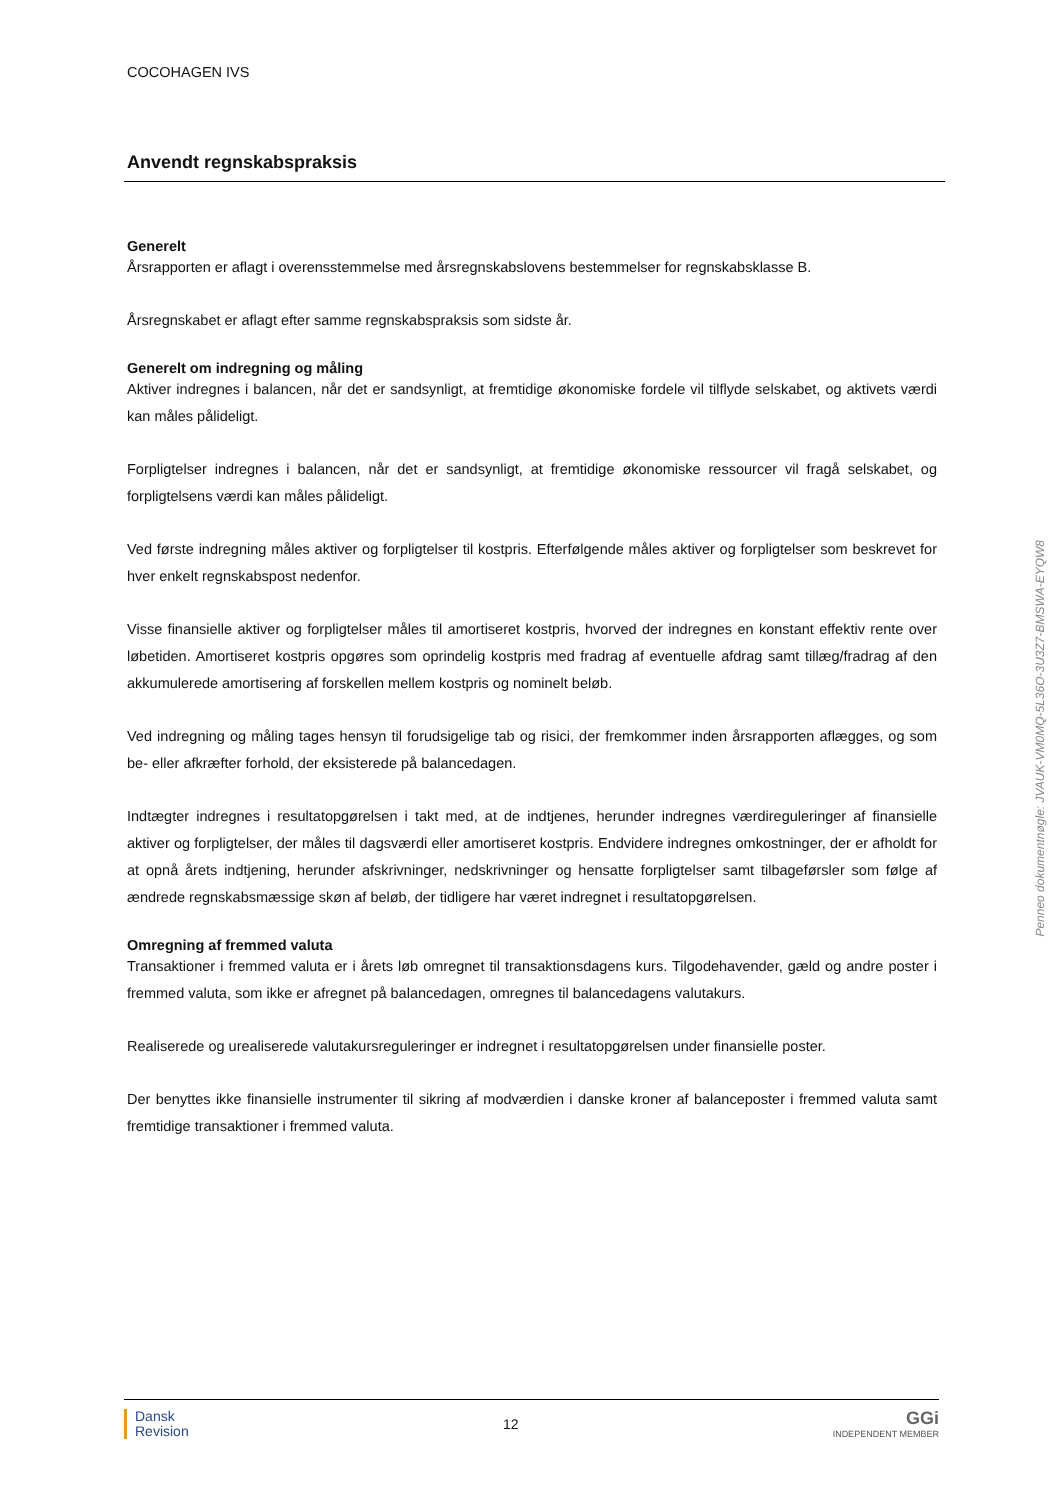COCOHAGEN IVS
Anvendt regnskabspraksis
Generelt
Årsrapporten er aflagt i overensstemmelse med årsregnskabslovens bestemmelser for regnskabsklasse B.
Årsregnskabet er aflagt efter samme regnskabspraksis som sidste år.
Generelt om indregning og måling
Aktiver indregnes i balancen, når det er sandsynligt, at fremtidige økonomiske fordele vil tilflyde selskabet, og aktivets værdi kan måles pålideligt.
Forpligtelser indregnes i balancen, når det er sandsynligt, at fremtidige økonomiske ressourcer vil fragå selskabet, og forpligtelsens værdi kan måles pålideligt.
Ved første indregning måles aktiver og forpligtelser til kostpris. Efterfølgende måles aktiver og forpligtelser som beskrevet for hver enkelt regnskabspost nedenfor.
Visse finansielle aktiver og forpligtelser måles til amortiseret kostpris, hvorved der indregnes en konstant effektiv rente over løbetiden. Amortiseret kostpris opgøres som oprindelig kostpris med fradrag af eventuelle afdrag samt tillæg/fradrag af den akkumulerede amortisering af forskellen mellem kostpris og nominelt beløb.
Ved indregning og måling tages hensyn til forudsigelige tab og risici, der fremkommer inden årsrapporten aflægges, og som be- eller afkræfter forhold, der eksisterede på balancedagen.
Indtægter indregnes i resultatopgørelsen i takt med, at de indtjenes, herunder indregnes værdireguleringer af finansielle aktiver og forpligtelser, der måles til dagsværdi eller amortiseret kostpris. Endvidere indregnes omkostninger, der er afholdt for at opnå årets indtjening, herunder afskrivninger, nedskrivninger og hensatte forpligtelser samt tilbageførsler som følge af ændrede regnskabsmæssige skøn af beløb, der tidligere har været indregnet i resultatopgørelsen.
Omregning af fremmed valuta
Transaktioner i fremmed valuta er i årets løb omregnet til transaktionsdagens kurs. Tilgodehavender, gæld og andre poster i fremmed valuta, som ikke er afregnet på balancedagen, omregnes til balancedagens valutakurs.
Realiserede og urealiserede valutakursreguleringer er indregnet i resultatopgørelsen under finansielle poster.
Der benyttes ikke finansielle instrumenter til sikring af modværdien i danske kroner af balanceposter i fremmed valuta samt fremtidige transaktioner i fremmed valuta.
Penneo dokumentnøgle: JVAUK-VM0MQ-5L36O-3U3Z7-BMSWA-EYQW8
Dansk
Revision
12
GGi
INDEPENDENT MEMBER